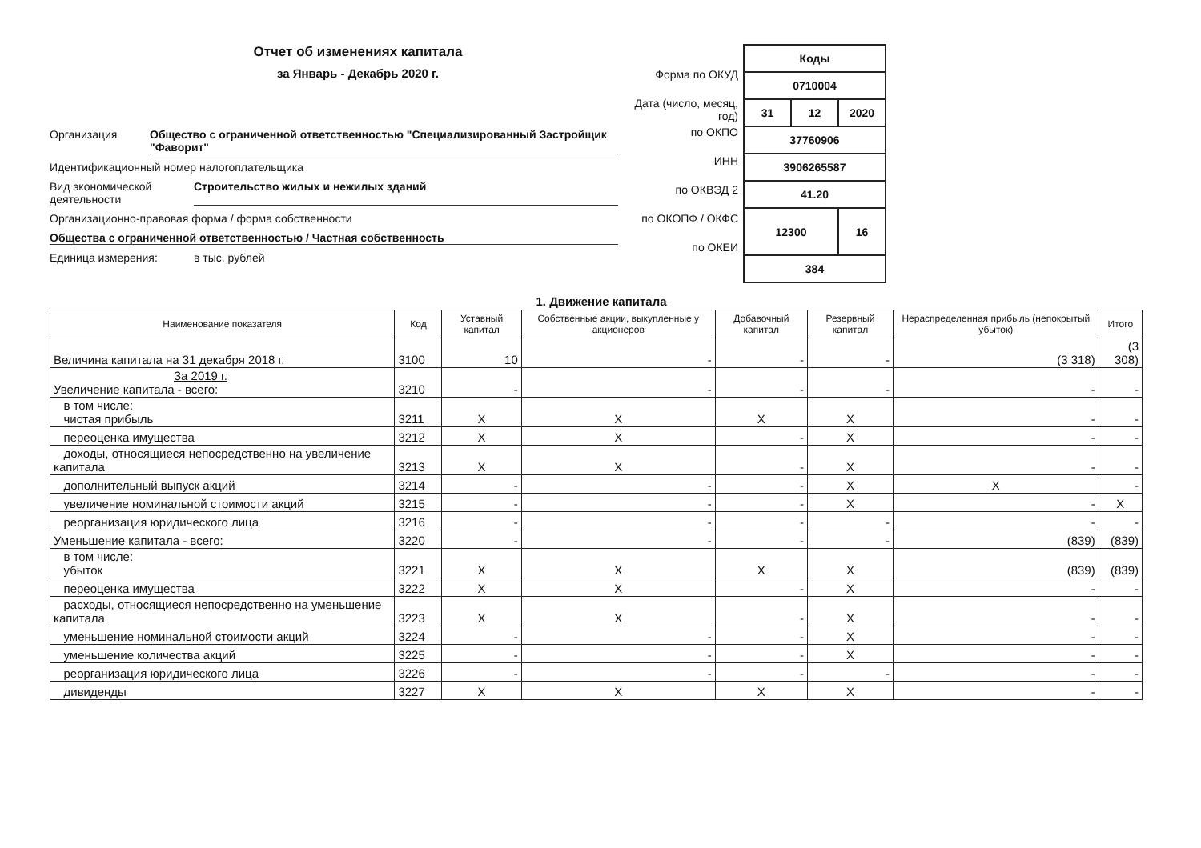Отчет об изменениях капитала
за Январь - Декабрь 2020 г.
Организация Общество с ограниченной ответственностью "Специализированный Застройщик "Фаворит"
Идентификационный номер налогоплательщика
Вид экономической деятельности Строительство жилых и нежилых зданий
Организационно-правовая форма / форма собственности
Общества с ограниченной ответственностью / Частная собственность
Единица измерения: в тыс. рублей
Форма по ОКУД
Дата (число, месяц, год)
по ОКПО
ИНН
по ОКВЭД 2
по ОКОПФ / ОКФС
по ОКЕИ
| Коды | | |
| 0710004 | | |
| 31 | 12 | 2020 |
| 37760906 | | |
| 3906265587 | | |
| 41.20 | | |
| 12300 | | 16 |
| 384 | | |
1. Движение капитала
| Наименование показателя | Код | Уставный капитал | Собственные акции, выкупленные у акционеров | Добавочный капитал | Резервный капитал | Нераспределенная прибыль (непокрытый убыток) | Итого |
| --- | --- | --- | --- | --- | --- | --- | --- |
| Величина капитала на 31 декабря 2018 г. | 3100 | 10 | - | - | - | (3 318) | (3 308) |
| За 2019 г. Увеличение капитала - всего: | 3210 | - | - | - | - | - | - |
| в том числе: чистая прибыль | 3211 | X | X | X | X | - | - |
| переоценка имущества | 3212 | X | X | - | X | - | - |
| доходы, относящиеся непосредственно на увеличение капитала | 3213 | X | X | - | X | - | - |
| дополнительный выпуск акций | 3214 | - | - | - | X | X | - |
| увеличение номинальной стоимости акций | 3215 | - | - | - | X | - | X |
| реорганизация юридического лица | 3216 | - | - | - | - | - | - |
| Уменьшение капитала - всего: | 3220 | - | - | - | - | (839) | (839) |
| в том числе: убыток | 3221 | X | X | X | X | (839) | (839) |
| переоценка имущества | 3222 | X | X | - | X | - | - |
| расходы, относящиеся непосредственно на уменьшение капитала | 3223 | X | X | - | X | - | - |
| уменьшение номинальной стоимости акций | 3224 | - | - | - | X | - | - |
| уменьшение количества акций | 3225 | - | - | - | X | - | - |
| реорганизация юридического лица | 3226 | - | - | - | - | - | - |
| дивиденды | 3227 | X | X | X | X | - | - |